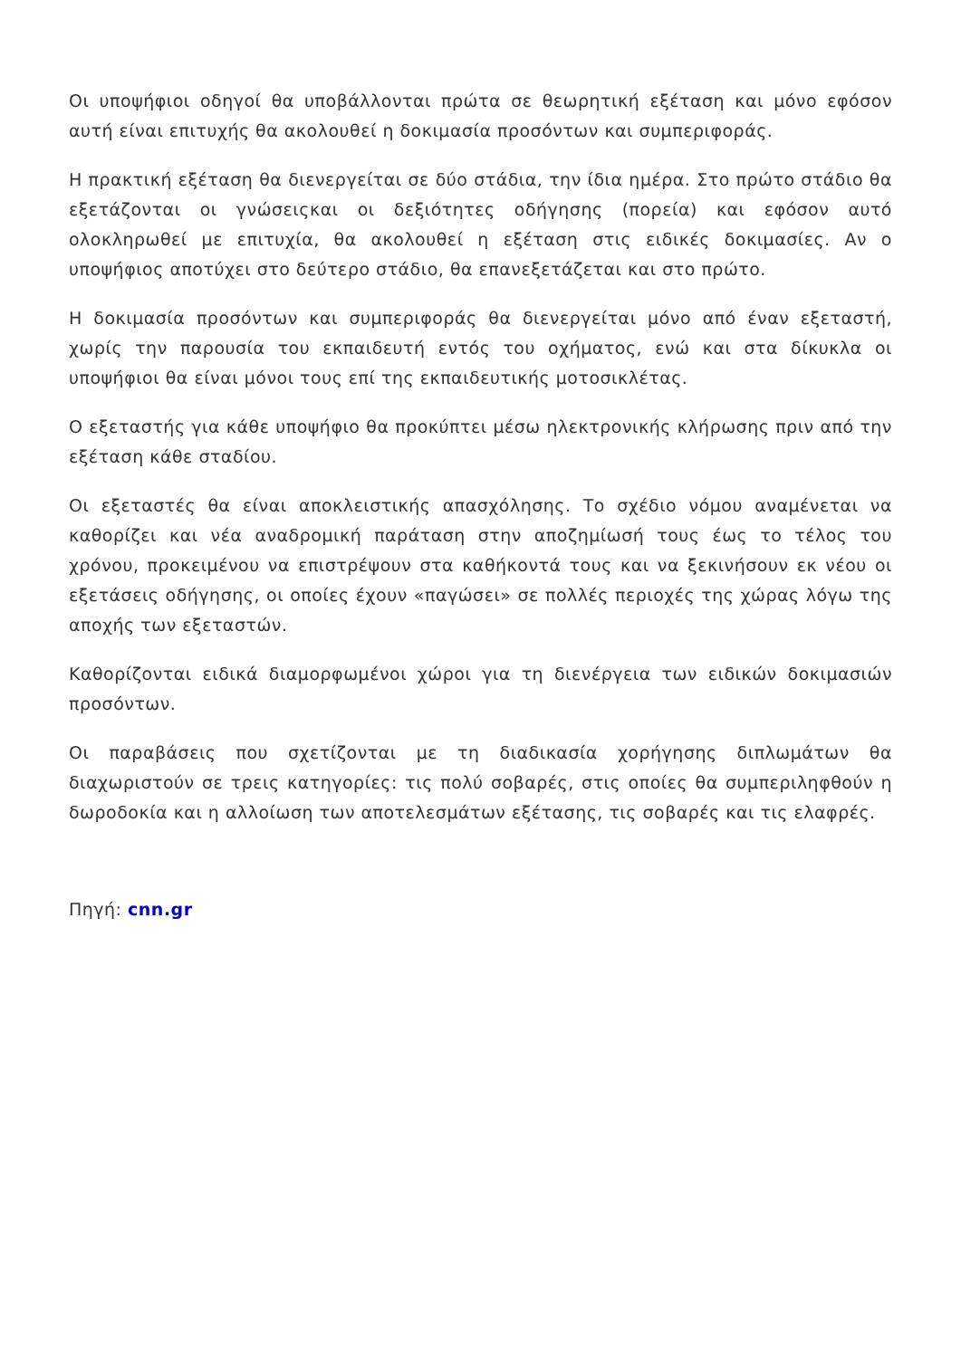Οι υποψήφιοι οδηγοί θα υποβάλλονται πρώτα σε θεωρητική εξέταση και μόνο εφόσον αυτή είναι επιτυχής θα ακολουθεί η δοκιμασία προσόντων και συμπεριφοράς.
Η πρακτική εξέταση θα διενεργείται σε δύο στάδια, την ίδια ημέρα. Στο πρώτο στάδιο θα εξετάζονται οι γνώσειςκαι οι δεξιότητες οδήγησης (πορεία) και εφόσον αυτό ολοκληρωθεί με επιτυχία, θα ακολουθεί η εξέταση στις ειδικές δοκιμασίες. Αν ο υποψήφιος αποτύχει στο δεύτερο στάδιο, θα επανεξετάζεται και στο πρώτο.
Η δοκιμασία προσόντων και συμπεριφοράς θα διενεργείται μόνο από έναν εξεταστή, χωρίς την παρουσία του εκπαιδευτή εντός του οχήματος, ενώ και στα δίκυκλα οι υποψήφιοι θα είναι μόνοι τους επί της εκπαιδευτικής μοτοσικλέτας.
Ο εξεταστής για κάθε υποψήφιο θα προκύπτει μέσω ηλεκτρονικής κλήρωσης πριν από την εξέταση κάθε σταδίου.
Οι εξεταστές θα είναι αποκλειστικής απασχόλησης. Το σχέδιο νόμου αναμένεται να καθορίζει και νέα αναδρομική παράταση στην αποζημίωσή τους έως το τέλος του χρόνου, προκειμένου να επιστρέψουν στα καθήκοντά τους και να ξεκινήσουν εκ νέου οι εξετάσεις οδήγησης, οι οποίες έχουν «παγώσει» σε πολλές περιοχές της χώρας λόγω της αποχής των εξεταστών.
Καθορίζονται ειδικά διαμορφωμένοι χώροι για τη διενέργεια των ειδικών δοκιμασιών προσόντων.
Οι παραβάσεις που σχετίζονται με τη διαδικασία χορήγησης διπλωμάτων θα διαχωριστούν σε τρεις κατηγορίες: τις πολύ σοβαρές, στις οποίες θα συμπεριληφθούν η δωροδοκία και η αλλοίωση των αποτελεσμάτων εξέτασης, τις σοβαρές και τις ελαφρές.
Πηγή: cnn.gr